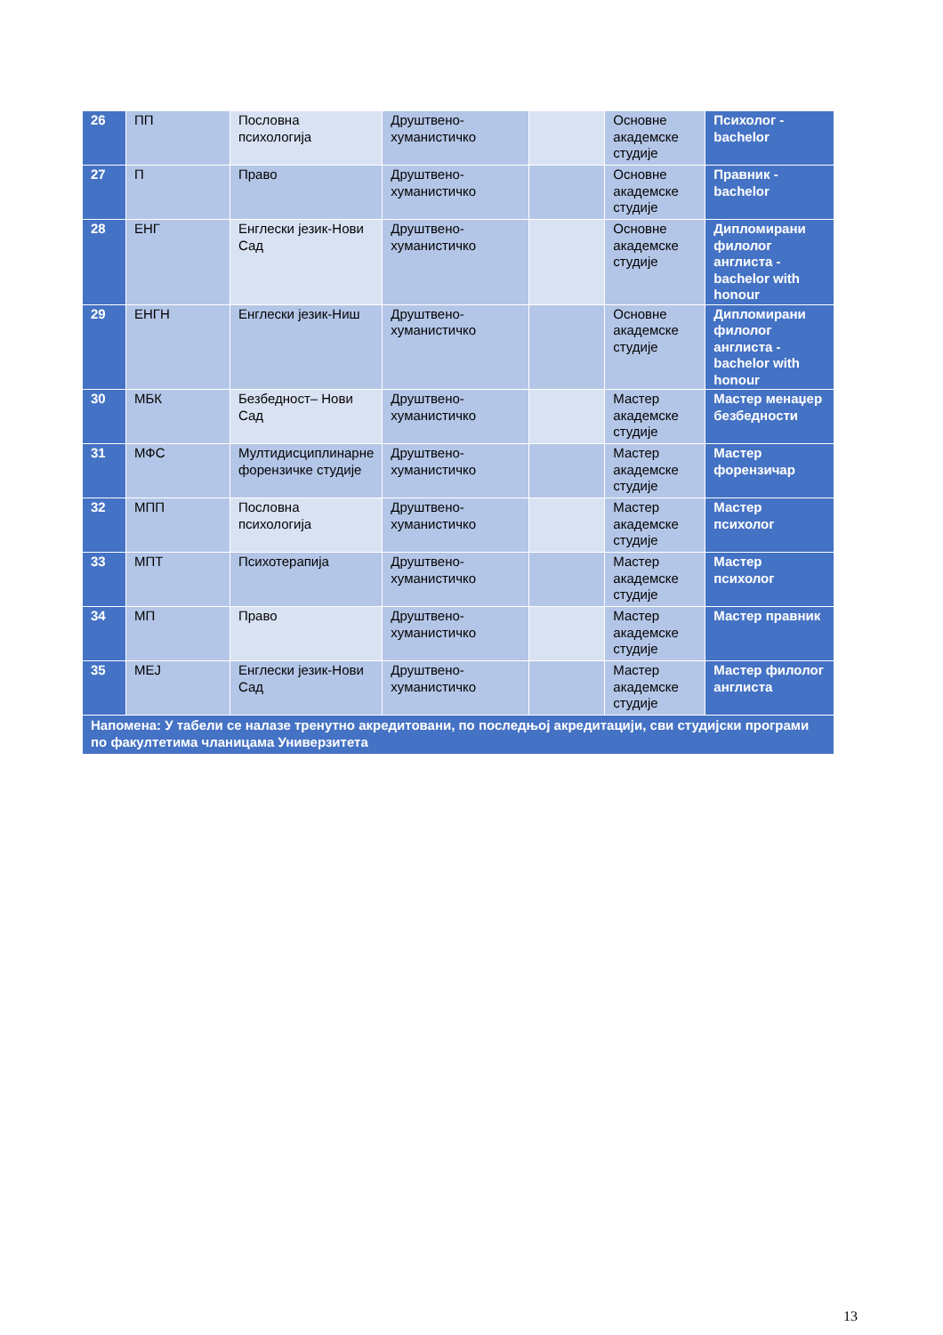| 26 | ПП | Пословна психологија | Друштвено-хуманистичко | | Основне академске студије | Психолог - bachelor |
| 27 | П | Право | Друштвено-хуманистичко | | Основне академске студије | Правник - bachelor |
| 28 | ЕНГ | Енглески језик-Нови Сад | Друштвено-хуманистичко | | Основне академске студије | Дипломирани филолог англиста - bachelor with honour |
| 29 | ЕНГН | Енглески језик-Ниш | Друштвено-хуманистичко | | Основне академске студије | Дипломирани филолог англиста - bachelor with honour |
| 30 | МБК | Безбедност– Нови Сад | Друштвено-хуманистичко | | Мастер академске студије | Мастер менаџер безбедности |
| 31 | МФС | Мултидисциплинарне форензичке студије | Друштвено-хуманистичко | | Мастер академске студије | Мастер форензичар |
| 32 | МПП | Пословна психологија | Друштвено-хуманистичко | | Мастер академске студије | Мастер психолог |
| 33 | МПТ | Психотерапија | Друштвено-хуманистичко | | Мастер академске студије | Мастер психолог |
| 34 | МП | Право | Друштвено-хуманистичко | | Мастер академске студије | Мастер правник |
| 35 | МЕЈ | Енглески језик-Нови Сад | Друштвено-хуманистичко | | Мастер академске студије | Мастер филолог англиста |
| Напомена: У табели се налазе тренутно акредитовани, по последњој акредитацији, сви студијски програми по факултетима чланицама Универзитета | | | | | | |
13